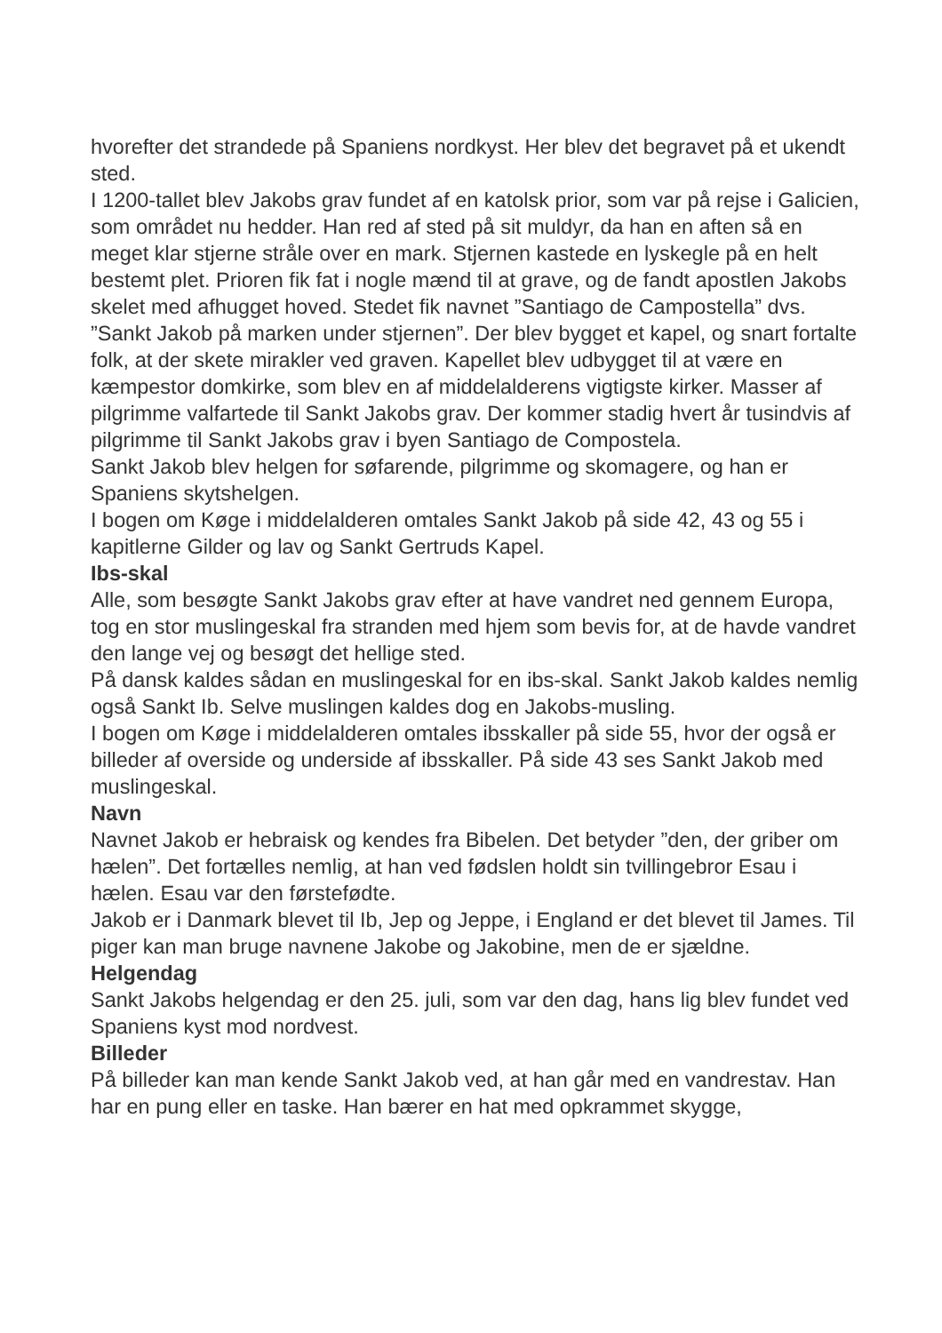hvorefter det strandede på Spaniens nordkyst. Her blev det begravet på et ukendt sted.
I 1200-tallet blev Jakobs grav fundet af en katolsk prior, som var på rejse i Galicien, som området nu hedder. Han red af sted på sit muldyr, da han en aften så en meget klar stjerne stråle over en mark. Stjernen kastede en lyskegle på en helt bestemt plet. Prioren fik fat i nogle mænd til at grave, og de fandt apostlen Jakobs skelet med afhugget hoved. Stedet fik navnet ”Santiago de Campostella” dvs. ”Sankt Jakob på marken under stjernen”. Der blev bygget et kapel, og snart fortalte folk, at der skete mirakler ved graven. Kapellet blev udbygget til at være en kæmpestor domkirke, som blev en af middelalderens vigtigste kirker. Masser af pilgrimme valfartede til Sankt Jakobs grav. Der kommer stadig hvert år tusindvis af pilgrimme til Sankt Jakobs grav i byen Santiago de Compostela.
Sankt Jakob blev helgen for søfarende, pilgrimme og skomagere, og han er Spaniens skytshelgen.
I bogen om Køge i middelalderen omtales Sankt Jakob på side 42, 43 og 55 i kapitlerne Gilder og lav og Sankt Gertruds Kapel.
Ibs-skal
Alle, som besøgte Sankt Jakobs grav efter at have vandret ned gennem Europa, tog en stor muslingeskal fra stranden med hjem som bevis for, at de havde vandret den lange vej og besøgt det hellige sted.
På dansk kaldes sådan en muslingeskal for en ibs-skal. Sankt Jakob kaldes nemlig også Sankt Ib. Selve muslingen kaldes dog en Jakobs-musling.
I bogen om Køge i middelalderen omtales ibsskaller på side 55, hvor der også er billeder af overside og underside af ibsskaller. På side 43 ses Sankt Jakob med muslingeskal.
Navn
Navnet Jakob er hebraisk og kendes fra Bibelen. Det betyder ”den, der griber om hælen”. Det fortælles nemlig, at han ved fødslen holdt sin tvillingebror Esau i hælen. Esau var den førstefødte.
Jakob er i Danmark blevet til Ib, Jep og Jeppe, i England er det blevet til James. Til piger kan man bruge navnene Jakobe og Jakobine, men de er sjældne.
Helgendag
Sankt Jakobs helgendag er den 25. juli, som var den dag, hans lig blev fundet ved Spaniens kyst mod nordvest.
Billeder
På billeder kan man kende Sankt Jakob ved, at han går med en vandrestav. Han har en pung eller en taske. Han bærer en hat med opkrammet skygge,